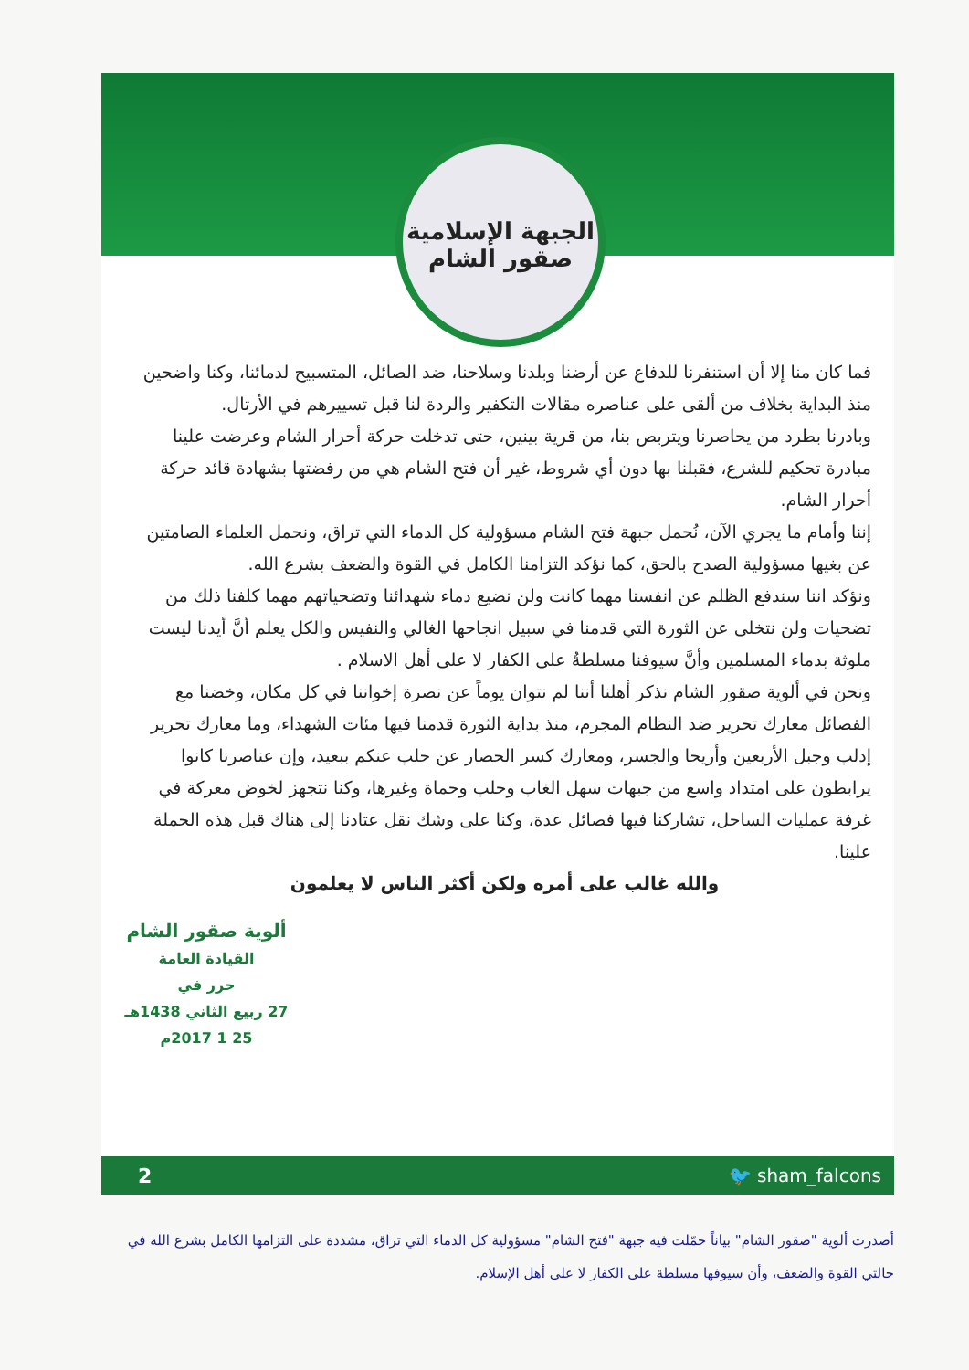الجبهة الإسلامية
صقور الشام
فما كان منا إلا أن استنفرنا للدفاع عن أرضنا وبلدنا وسلاحنا، ضد الصائل، المتسبيح لدمائنا، وكنا واضحين منذ البداية بخلاف من ألقى على عناصره مقالات التكفير والردة لنا قبل تسييرهم في الأرتال.
وبادرنا بطرد من يحاصرنا ويتربص بنا، من قرية بينين، حتى تدخلت حركة أحرار الشام وعرضت علينا مبادرة تحكيم للشرع، فقبلنا بها دون أي شروط، غير أن فتح الشام هي من رفضتها بشهادة قائد حركة أحرار الشام.
إننا وأمام ما يجري الآن، نُحمل جبهة فتح الشام مسؤولية كل الدماء التي تراق، ونحمل العلماء الصامتين عن بغيها مسؤولية الصدح بالحق، كما نؤكد التزامنا الكامل في القوة والضعف بشرع الله.
ونؤكد اننا سندفع الظلم عن انفسنا مهما كانت ولن نضيع دماء شهدائنا وتضحياتهم مهما كلفنا ذلك من تضحيات ولن نتخلى عن الثورة التي قدمنا في سبيل انجاحها الغالي والنفيس والكل يعلم أنَّ أيدنا ليست ملوثة بدماء المسلمين وأنَّ سيوفنا مسلطةٌ على الكفار لا على أهل الاسلام .
ونحن في ألوية صقور الشام نذكر أهلنا أننا لم نتوان يوماً عن نصرة إخواننا في كل مكان، وخضنا مع الفصائل معارك تحرير ضد النظام المجرم، منذ بداية الثورة قدمنا فيها مئات الشهداء، وما معارك تحرير إدلب وجبل الأربعين وأريحا والجسر، ومعارك كسر الحصار عن حلب عنكم ببعيد، وإن عناصرنا كانوا يرابطون على امتداد واسع من جبهات سهل الغاب وحلب وحماة وغيرها، وكنا نتجهز لخوض معركة في غرفة عمليات الساحل، تشاركنا فيها فصائل عدة، وكنا على وشك نقل عتادنا إلى هناك قبل هذه الحملة علينا.
والله غالب على أمره ولكن أكثر الناس لا يعلمون
ألوية صقور الشام
القيادة العامة
حرر في
27 ربيع الثاني 1438هـ
25 1 2017م
2 🐦 sham_falcons
أصدرت ألوية "صقور الشام" بياناً حمّلت فيه جبهة "فتح الشام" مسؤولية كل الدماء التي تراق، مشددة على التزامها الكامل بشرع الله في حالتي القوة والضعف، وأن سيوفها مسلطة على الكفار لا على أهل الإسلام.